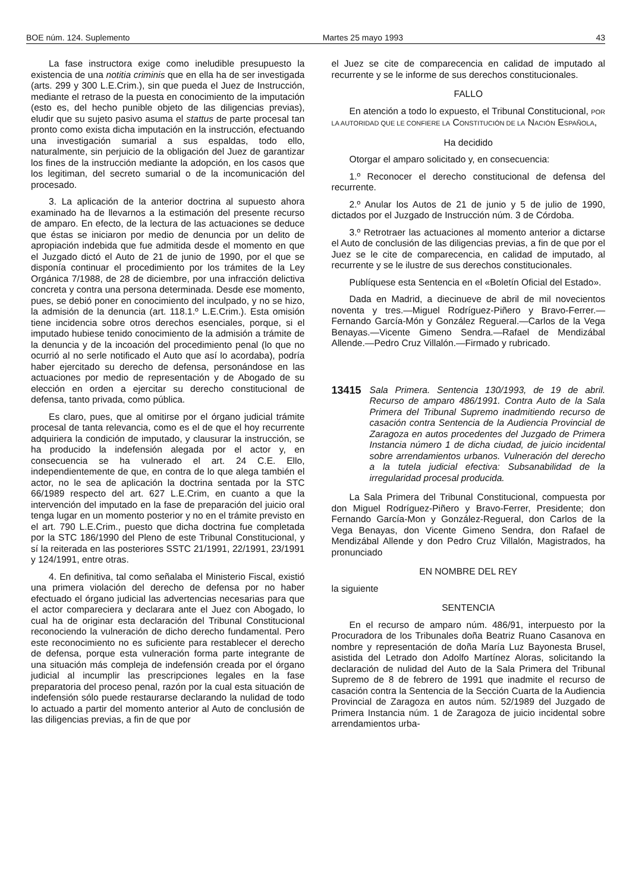BOE núm. 124. Suplemento Martes 25 mayo 1993 43
La fase instructora exige como ineludible presupuesto la existencia de una notitia criminis que en ella ha de ser investigada (arts. 299 y 300 L.E.Crim.), sin que pueda el Juez de Instrucción, mediante el retraso de la puesta en conocimiento de la imputación (esto es, del hecho punible objeto de las diligencias previas), eludir que su sujeto pasivo asuma el stattus de parte procesal tan pronto como exista dicha imputación en la instrucción, efectuando una investigación sumarial a sus espaldas, todo ello, naturalmente, sin perjuicio de la obligación del Juez de garantizar los fines de la instrucción mediante la adopción, en los casos que los legitiman, del secreto sumarial o de la incomunicación del procesado.
3. La aplicación de la anterior doctrina al supuesto ahora examinado ha de llevarnos a la estimación del presente recurso de amparo. En efecto, de la lectura de las actuaciones se deduce que éstas se iniciaron por medio de denuncia por un delito de apropiación indebida que fue admitida desde el momento en que el Juzgado dictó el Auto de 21 de junio de 1990, por el que se disponía continuar el procedimiento por los trámites de la Ley Orgánica 7/1988, de 28 de diciembre, por una infracción delictiva concreta y contra una persona determinada. Desde ese momento, pues, se debió poner en conocimiento del inculpado, y no se hizo, la admisión de la denuncia (art. 118.1.º L.E.Crim.). Esta omisión tiene incidencia sobre otros derechos esenciales, porque, si el imputado hubiese tenido conocimiento de la admisión a trámite de la denuncia y de la incoación del procedimiento penal (lo que no ocurrió al no serle notificado el Auto que así lo acordaba), podría haber ejercitado su derecho de defensa, personándose en las actuaciones por medio de representación y de Abogado de su elección en orden a ejercitar su derecho constitucional de defensa, tanto privada, como pública.
Es claro, pues, que al omitirse por el órgano judicial trámite procesal de tanta relevancia, como es el de que el hoy recurrente adquiriera la condición de imputado, y clausurar la instrucción, se ha producido la indefensión alegada por el actor y, en consecuencia se ha vulnerado el art. 24 C.E. Ello, independientemente de que, en contra de lo que alega también el actor, no le sea de aplicación la doctrina sentada por la STC 66/1989 respecto del art. 627 L.E.Crim, en cuanto a que la intervención del imputado en la fase de preparación del juicio oral tenga lugar en un momento posterior y no en el trámite previsto en el art. 790 L.E.Crim., puesto que dicha doctrina fue completada por la STC 186/1990 del Pleno de este Tribunal Constitucional, y sí la reiterada en las posteriores SSTC 21/1991, 22/1991, 23/1991 y 124/1991, entre otras.
4. En definitiva, tal como señalaba el Ministerio Fiscal, existió una primera violación del derecho de defensa por no haber efectuado el órgano judicial las advertencias necesarias para que el actor compareciera y declarara ante el Juez con Abogado, lo cual ha de originar esta declaración del Tribunal Constitucional reconociendo la vulneración de dicho derecho fundamental. Pero este reconocimiento no es suficiente para restablecer el derecho de defensa, porque esta vulneración forma parte integrante de una situación más compleja de indefensión creada por el órgano judicial al incumplir las prescripciones legales en la fase preparatoria del proceso penal, razón por la cual esta situación de indefensión sólo puede restaurarse declarando la nulidad de todo lo actuado a partir del momento anterior al Auto de conclusión de las diligencias previas, a fin de que por
el Juez se cite de comparecencia en calidad de imputado al recurrente y se le informe de sus derechos constitucionales.
FALLO
En atención a todo lo expuesto, el Tribunal Constitucional, POR LA AUTORIDAD QUE LE CONFIERE LA CONSTITUCIÓN DE LA NACIÓN ESPAÑOLA,
Ha decidido
Otorgar el amparo solicitado y, en consecuencia:
1.º Reconocer el derecho constitucional de defensa del recurrente.
2.º Anular los Autos de 21 de junio y 5 de julio de 1990, dictados por el Juzgado de Instrucción núm. 3 de Córdoba.
3.º Retrotraer las actuaciones al momento anterior a dictarse el Auto de conclusión de las diligencias previas, a fin de que por el Juez se le cite de comparecencia, en calidad de imputado, al recurrente y se le ilustre de sus derechos constitucionales.
Publíquese esta Sentencia en el «Boletín Oficial del Estado».
Dada en Madrid, a diecinueve de abril de mil novecientos noventa y tres.—Miguel Rodríguez-Piñero y Bravo-Ferrer.—Fernando García-Món y González Regueral.—Carlos de la Vega Benayas.—Vicente Gimeno Sendra.—Rafael de Mendizábal Allende.—Pedro Cruz Villalón.—Firmado y rubricado.
13415 Sala Primera. Sentencia 130/1993, de 19 de abril. Recurso de amparo 486/1991. Contra Auto de la Sala Primera del Tribunal Supremo inadmitiendo recurso de casación contra Sentencia de la Audiencia Provincial de Zaragoza en autos procedentes del Juzgado de Primera Instancia número 1 de dicha ciudad, de juicio incidental sobre arrendamientos urbanos. Vulneración del derecho a la tutela judicial efectiva: Subsanabilidad de la irregularidad procesal producida.
La Sala Primera del Tribunal Constitucional, compuesta por don Miguel Rodríguez-Piñero y Bravo-Ferrer, Presidente; don Fernando García-Mon y González-Regueral, don Carlos de la Vega Benayas, don Vicente Gimeno Sendra, don Rafael de Mendizábal Allende y don Pedro Cruz Villalón, Magistrados, ha pronunciado
EN NOMBRE DEL REY
la siguiente
SENTENCIA
En el recurso de amparo núm. 486/91, interpuesto por la Procuradora de los Tribunales doña Beatriz Ruano Casanova en nombre y representación de doña María Luz Bayonesta Brusel, asistida del Letrado don Adolfo Martínez Aloras, solicitando la declaración de nulidad del Auto de la Sala Primera del Tribunal Supremo de 8 de febrero de 1991 que inadmite el recurso de casación contra la Sentencia de la Sección Cuarta de la Audiencia Provincial de Zaragoza en autos núm. 52/1989 del Juzgado de Primera Instancia núm. 1 de Zaragoza de juicio incidental sobre arrendamientos urba-